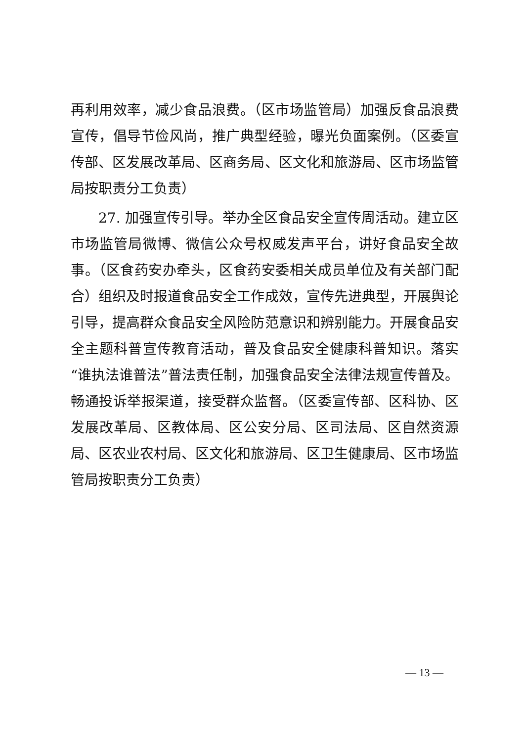再利用效率，减少食品浪费。（区市场监管局）加强反食品浪费宣传，倡导节俭风尚，推广典型经验，曝光负面案例。（区委宣传部、区发展改革局、区商务局、区文化和旅游局、区市场监管局按职责分工负责）
27. 加强宣传引导。举办全区食品安全宣传周活动。建立区市场监管局微博、微信公众号权威发声平台，讲好食品安全故事。（区食药安办牵头，区食药安委相关成员单位及有关部门配合）组织及时报道食品安全工作成效，宣传先进典型，开展舆论引导，提高群众食品安全风险防范意识和辨别能力。开展食品安全主题科普宣传教育活动，普及食品安全健康科普知识。落实“谁执法谁普法”普法责任制，加强食品安全法律法规宣传普及。畅通投诉举报渠道，接受群众监督。（区委宣传部、区科协、区发展改革局、区教体局、区公安分局、区司法局、区自然资源局、区农业农村局、区文化和旅游局、区卫生健康局、区市场监管局按职责分工负责）
— 13 —